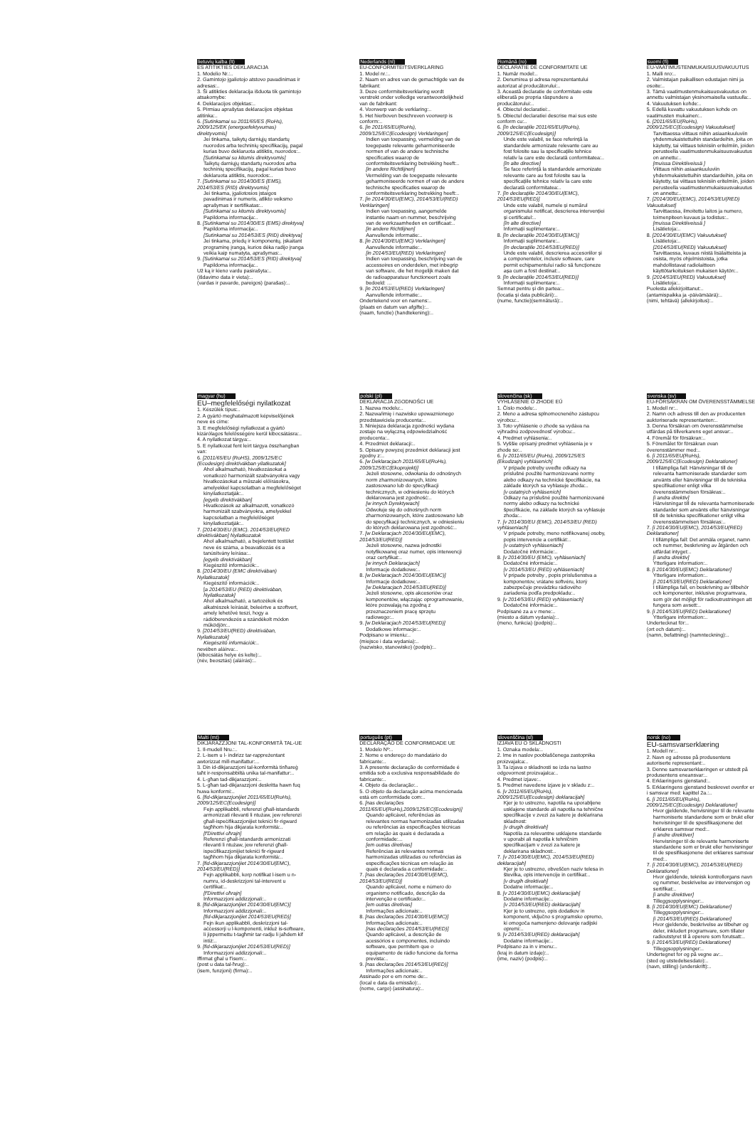lietuvių kalba (lt)
ES ATITIKTIES DEKLARACIJA
1. Modelio Nr.:..
2. Gamintojo įgaliotojo atstovo pavadinimas ir adresas:..
3. Ši atitikties deklaracija išduota tik gamintojo atsakomybe:
4. Deklaracijos objektas:..
5. Pirmiau aprašytas deklaracijos objektas atitinka:..
6. [Sutinkamai su 2011/65/ES (RoHs), 2009/125/EK (energoefektyvumas) direktyvomis]
Jei tinkama, taikytų darniųjų standartų nuorodos arba techninių specifikacijų, pagal kurias buvo deklaruota atitiktis, nuorodos:..
[Sutinkamai su kitomis direktyvomis]
Taikytų darniųjų standartų nuorodos arba techninių specifikacijų, pagal kurias buvo deklaruota atitiktis, nuorodos:..
7. [Sutinkamai su 2014/30/ES (EMS), 2014/53/ES (RID) direktyvomis]
Jei tinkama, įgaliotosios įstaigos pavadinimas ir numeris, atlikto veiksmo aprašymas ir sertifikatas:..
[Sutinkamai su kitomis direktyvomis]
Papildoma informacija:..
8. [Sutinkamai su 2014/30/ES (EMS) direktyva]
Papildoma informacija:..
[Sutinkamai su 2014/53/ES (RID) direktyva]
Jei tinkama, priedų ir komponentų, įskaitant programinę įrangą, kurios dėka radijo įranga veikia kaip numatyta, aprašymas:..
9. [Sutinkamai su 2014/53/ES (RID) direktyva]
Papildoma informacija:..
Už ką ir kieno vardu pasirašyta:..
(išdavimo data ir vieta):..
(vardas ir pavarde, pareigos) (parašas):..
Nederlands (nl)
EU-CONFORMITEITSVERKLARING
1. Model nr.:..
2. Naam en adres van de gemachtigde van de fabrikant:
3. Deze conformiteitsverklaring wordt verstrekt onder volledige verantwoordelijkheid van de fabrikant:
4. Voorwerp van de verklaring:..
5. Het hierboven beschreven voorwerp is conform:..
6. [in 2011/65/EU(RoHs), 2009/125/EC(Ecodesign) Verklaringen]
Indien van toepassing, vermelding van de toegepaste relevante geharmoniseerde normen of van de andere technische specificaties waarop de conformiteitsverklaring betrekking heeft:..
[in andere Richtlijnen]
Vermelding van de toegepaste relevante geharmoniseerde normen of van de andere technische specificaties waarop de conformiteitsverklaring betrekking heeft:..
7. [in 2014/30/EU(EMC), 2014/53/EU(RED) Verklaringen]
Indien van toepassing, aangemelde instantie naam en nummer, beschrijving van de werkzaamheden en certificaat:..
[in andere Richtlijnen]
Aanvullende informatie:..
8. [in 2014/30/EU(EMC) Verklaringen]
Aanvullende informatie:..
[in 2014/53/EU(RED) Verklaringen]
Indien van toepassing, beschrijving van de accessoires en onderdelen, met inbegrip van software, die het mogelijk maken dat de radioapparatuur functioneert zoals bedoeld: …
9. [in 2014/53/EU(RED) Verklaringen]
Aanvullende informatie:..
Ondertekend voor en namens:..
(plaats en datum van afgifte):..
(naam, functie) (handtekening):..
Română (ro)
DECLARATIE DE CONFORMITATE UE
1. Număr model:..
2. Denumirea și adresa reprezentantului autorizat al producătorului:..
3. Această declaratie de conformitate este eliberată pe propria răspundere a producătorului:..
4. Obiectul declaratiei:..
5. Obiectul declaratiei descrise mai sus este conform cu:..
6. [în declarațiile 2011/65/EU(RoHs), 2009/125/EC(Ecodesign)]
Unde este valabil, se face referință la standardele armonizate relevante care au fost folosite sau la specificațiile tehnice relativ la care este declarată conformitatea:..
[în alte directive]
Se face referință la standardele armonizate relevante care au fost folosite sau la specificațiile tehnice relativ la care este declarată conformitatea:..
7. [în declarațiile 2014/30/EU(EMC), 2014/53/EU(RED)]
Unde este valabil, numele și numărul organismului notificat, descrierea intervenției și certificatul:..
[în alte directive]
Informații suplimentare:..
8. [în declarațiile 2014/30/EU(EMC)]
Informații suplimentare:..
[în declarațiile 2014/53/EU(RED)]
Unde este valabil, descrierea accesoriilor și a componentelor, inclusiv software, care permit echipamentului radio să funcționeze așa cum a fost destinat:..
9. [în declarațiile 2014/53/EU(RED)]
Informații suplimentare:..
Semnat pentru și din partea:..
(locatia și data publicării):..
(nume, functie)(semnătură):..
suomi (fi)
EU-VAATIMUSTENMUKAISUUSVAKUUTUS
1. Malli nro:..
2. Valmistajan paikallisen edustajan nimi ja osoite:..
3. Tämä vaatimustenmukaisuusvakuutus on annettu valmistajan yksinomaisella vastuulla:..
4. Vakuutuksen kohde:..
5. Edellä kuvattu vakuutuksen kohde on vaatimusten mukainen:..
6. [2011/65/EU(RoHs), 2009/125/EC(Ecodesign) Vakuutukset]
Tarvittaessa viittaus niihin asiaankuuluviin yhdenmukaistettuihin standardeihin, joita on käytetty, tai viittaus teknisiin eritelmiin, joiden perusteella vaatimustenmukaisuusvakuutus on annettu:..
[muissa Direktiiveissä ]
Viittaus niihin asiaankuuluviin yhdenmukaistettuihin standardeihin, joita on käytetty, tai viittaus teknisiin eritelmiin, joiden perusteella vaatimustenmukaisuusvakuutus on annettu:..
7. [2014/30/EU(EMC), 2014/53/EU(RED) Vakuutukset]
Tarvittaessa, ilmoitettu laitos ja numero, toimenpiteen kuvaus ja todistus:..
[muissa Direktiiveissä ]
Lisätietoja:..
8. [2014/30/EU(EMC) Vakuutukset]
Lisätietoja:..
[2014/53/EU(RED) Vakuutukset]
Tarvittaessa, kuvaus niistä lisälaitteista ja osista, myös ohjelmistoista, jotka mahdollistavat radiolaitteen käyttötarkoituksen mukaisen käytön:..
9. [2014/53/EU(RED) Vakuutukset]
Lisätietoja:..
Puolesta allekirjoittanut:..
(antamispaikka ja -päivämäärä):..
(nimi, tehtävä) (allekirjoitus):..
magyar (hu)
EU–megfelelőségi nyilatkozat
1. Készülék típus:..
2. A gyártó meghatalmazott képviselőjének neve és címe:
3. E megfelelőségi nyilatkozat a gyártó kizárólagos felelősségére kerül kibocsátásra:..
4. A nyilatkozat tárgya:..
5. E nyilatkozat fent leírt tárgya összhangban van:
6. [2011/65/EU (RoHS), 2009/125/EC (Ecodesign) direktívákban yilatkozatok]
Ahol alkalmazható, hivatkozásokat a vonatkozó harmonizált szabványokra vagy hivatkozásokat a műszaki előírásokra, amelyekkel kapcsolatban a megfelelőséget kinyilatkoztatják:..
[egyéb direktívákban]
Hivatkozások az alkalmazott, vonatkozó harmonizált szabványokra, amelyekkel kapcsolatban a megfelelőséget kinyilatkoztatják:..
7. [2014/30/EU (EMC). 2014/53/EU(RED direktívákban] Nyilatkozatok
Ahol alkalmazható, a bejelentett testület neve és száma, a beavatkozás és a tanúsítvány leírása:..
[egyéb direktívákban]
Kiegészítő információk:..
8. [2014/30/EU (EMC direktívában) Nyilatkozatok]
Kiegészítő információk:..
[a 2014/53/EU (RED) direktívában, Nyilatkozatok]
Ahol alkalmazható, a tartozékok és alkatrészek leírását, beleértve a szoftvert, amely lehetővé teszi, hogy a rádióberendezés a szándékolt módon működjön:..
9. [2014/53/EU(RED) direktívában, Nyilatkozatok]
Kiegészítő információk:..
nevében aláírva:..
(kibocsátás helye és kelte):..
(név, beosztás) (aláírás):..
polski (pl)
DEKLARACJA ZGODNOŚCI UE
1. Nazwa modelu:..
2. Nazwa/imię i nazwisko upowaznionego przedstawiciela producenta:..
3. Niniejsza deklaracja zgodności wydana zostaje na wyłączną odpowiedzialność producenta:..
4. Przedmiot deklaracji:..
5. Opisany powyzej przedmiot deklaracji jest zgodny z:..
6. [w Deklaracjach 2011/65/EU(RoHs), 2009/125/EC(Ekoprojekt)]
Jeżeli stosowne, odwołania do odnośnych norm zharmonizowanych, które zastosowano lub do specyfikacji technicznych, w odniesieniu do których deklarowana jest zgodność:..
[w innych Dyrektywach]
Odwołuje się do odnośnych norm zharmonizowanych, które zastosowano lub do specyfikacji technicznych, w odniesieniu do których deklarowana jest zgodność:..
7. [w Deklaracjach 2014/30/EU(EMC), 2014/53/EU(RED)]
Jeżeli stosowne, nazwa jednostki notyfikowanej oraz numer, opis interwencji oraz certyfikat:..
[w innych Deklaracjach]
Informacje dodatkowe:..
8. [w Deklaracjach 2014/30/EU(EMC)]
Informacje dodatkowe:..
[w Deklaracjach 2014/53/EU(RED)]
Jeżeli stosowne, opis akcesoriów oraz komponentów, włączając oprogramowanie, które pozwalają na zgodną z przeznaczeniem pracę sprzętu radiowego:..
9. [w Deklaracjach 2014/53/EU(RED)]
Dodatkowe informacje:..
Podpisano w imieniu:..
(miejsce i data wydania):..
(nazwisko, stanowisko) (podpis):..
slovenčina (sk)
VYHLÁSENIE O ZHODE EÚ
1. Číslo modelu:..
2. Meno a adresa splnomocneného zástupcu výrobcu:..
3. Toto vyhlásenie o zhode sa vydáva na výhradnú zodpovednosť výrobcu:..
4. Predmet vyhlásenia:..
5. Vyššie opísaný predmet vyhlásenia je v zhode so:..
6. [v 2011/65/EU (RoHs), 2009/125/ES (Ekodizajn) vyhláseních]
V prípade potreby uveďte odkazy na príslušné použité harmonizované normy alebo odkazy na technické špecifikácie, na základe ktorých sa vyhlasuje zhoda:..
[v ostatných vyhláseních]
Odkazy na príslušné použité harmonizované normy alebo odkazy na technické špecifikácie, na základe ktorých sa vyhlasuje zhoda:..
7. [v 2014/30/EU (EMC), 2014/53/EU (RED) vyhláseniach]
V prípade potreby, meno notifikovanej osoby, popis intervencie a certifikát:..
[v ostatných vyhláseniach]
Dodatočné informácie:..
8. [v 2014/30/EU (EMC), vyhláseniach]
Dodatočné informácie:..
[v 2014/53/EU (RED) vyhláseniach]
V prípade potreby , popis príslušenstva a komponentov, vrátane softvéru, ktorý zabezpečuje prevádzku rádiového zariadenia podľa predpokladu:..
9. [v 2014/53/EU (RED) vyhláseniach]
Dodatočné informácie:..
Podpísané za a v mene:..
(miesto a dátum vydania):..
(meno, funkcia) (podpis):..
svenska (sv)
EU-FÖRSÄKRAN OM ÖVERENSSTÄMMELSE
1. Modell nr:..
2. Namn och adress till den av producenten auktoriserade representanten:..
3. Denna försäkran om överensstämmelse utfärdas på tillverkarens eget ansvar:..
4. Föremål för försäkran:..
5. Föremålet för försäkran ovan överensstämmer med:..
6. [i 2011/65/EU(RoHs), 2009/125/EC(Ecodesign) Deklarationer]
I tillämpliga fall: Hänvisningar till de relevanta harmoniserade standarder som använts eller hänvisningar till de tekniska specifikationer enligt vilka överensstämmelsen försäkras:..
[i andra direktiv]
Hänvisningar till de relevanta harmoniserade standarder som använts eller hänvisningar till de tekniska specifikationer enligt vilka överensstämmelsen försäkras:..
7. [i 2014/30/EU(EMC), 2014/53/EU(RED) Deklarationer]
I tillämpliga fall: Det anmäla organet, namn och nummer, beskrivning av åtgärden och utfärdat intyget:..
[i andra direktiv]
Ytterligare information:..
8. [i 2014/30/EU(EMC) Deklarationer]
Ytterligare information:..
[i 2014/53/EU(RED) Deklarationer]
I tillämpliga fall, en beskrivning av tillbehör och komponenter, inklusive programvara, som gör det möjligt för radioutrustningen att fungera som avsett:..
9. [i 2014/53/EU(RED) Deklarationer]
Ytterligare information:..
Undertecknat för:..
(ort och datum):..
(namn, befattning) (namnteckning):..
Malti (mt)
DIKJARAZZJONI TAL-KONFORMITÀ TAL-UE
1. Il-mudell Nru.:..
2. L-isem u l- indirizz tar-rappreżentant awtorizzat mill-manifattur:...
3. Din id-dikjarazzjoni tal-konformità tinħareġ taħt ir-responsabbiltà unika tal-manifattur:..
4. L-għan tad-dikjarazzjoni:..
5. L-għan tad-dikjarazzjoni deskritta hawn fuq huwa konformi:..
6. [fid-dikjarazzjonijiet 2011/65/EU(RoHs), 2009/125/EC(Ecodesign)]
Fejn applikabbli, referenzi għall-istandards armonizzati rilevanti li ntużaw, jew referenzi għall-ispeċifikazzjonijiet tekniċi fir-rigward tagħhom hija dikjarata konformità:..
[f'Direttivi oħrajn]
Referenzi għall-istandards armonizzati rilevanti li ntużaw, jew referenzi għall-ispeċifikazzjonijiet tekniċi fir-rigward tagħhom hija dikjarata konformità:..
7. [fid-dikjarazzjonijiet 2014/30/EU(EMC), 2014/53/EU(RED)]
Fejn applikabbli, korp notifikat l-isem u n-numru, id-deskrizzjoni tal-intervent u ċertifikat:..
[f'Direttivi oħrajn]
Informazzjoni addizzjonali:..
8. [fid-dikjarazzjonijiet 2014/30/EU(EMC)]
Informazzjoni addizzjonali:..
[fid-dikjarazzjonijiet 2014/53/EU(RED)]
Fejn ikun applikabbli, deskrizzjoni tal-aċċessorji u l-komponenti, inkluż is-software, li jippermettu t-tagħmir tar-radju li jaħdem kif intiż:..
9. [fid-dikjarazzjonijiet 2014/53/EU(RED)]
Informazzjoni addizzjonali:..
Iffirmat għal u f'isem:..
(post u data tal-ħrug):..
(isem, funzjoni) (firma):..
português (pt)
DECLARAÇÃO DE CONFORMIDADE UE
1. Modelo Nº:..
2. Nome e endereço do mandatário do fabricante:..
3. A presente declaração de conformidade é emitida sob a exclusiva responsabilidade do fabricante:..
4. Objeto da declaração:..
5. O objeto da declaração acima mencionada está em conformidade com:..
6. [nas declarações 2011/65/EU(RoHs),2009/125/EC(Ecodesign)]
Quando aplicável, referências às relevantes normas harmonizadas utilizadas ou referências às especificações técnicas em relação às quais é declarada a conformidade:...
[em outras diretivas]
Referências às relevantes normas harmonizadas utilizadas ou referências às especificações técnicas em relação às quais é declarada a conformidade:..
7. [nas declarações 2014/30/EU(EMC), 2014/53/EU(RED)]
Quando aplicável, nome e número do organismo notificado, descrição da intervenção e certificado:..
[em outras diretivas]
Informações adicionais:..
8. [nas declarações 2014/30/EU(EMC)]
Informações adicionais:..
[nas declarações 2014/53/EU(RED)]
Quando aplicável, a descrição de acessórios e componentes, incluindo software, que permitem que o equipamento de rádio funcione da forma prevista:..
9. [nas declarações 2014/53/EU(RED)]
Informações adicionais:..
Assinado por e em nome de:..
(local e data da emissão):..
(nome, cargo) (assinatura):..
slovenščina (sl)
IZJAVA EU O SKLADNOSTI
1. Oznaka modela:..
2. Ime in naslov pooblaščenega zastopnika proizvajalca:..
3. Ta izjava o skladnosti se izda na lastno odgovornost proizvajalca:..
4. Predmet izjave:..
5. Predmet navedene izjave je v skladu z:..
6. [v 2011/65/EU(RoHs), 2009/125/EU(Ecodesign) deklaracijah]
Kjer je to ustrezno, napotila na uporabljene usklajene standarde ali napotila na tehnične specifikacije v zvezi za katere je deklarirana skladnost:
[v drugih direktivah]
Napotila za relevantne usklajene standarde v uporabi ali napotila k tehničnim specifikacijam v zvezi za katere je deklarirana skladnost:..
7. [v 2014/30/EU(EMC), 2014/53/EU(RED) deklaracijah]
Kjer je to ustrezno, obveščen naziv telesa in številka, opis intervencije in certifikat:..
[v drugih direktivah]
Dodatne informacije:..
8. [v 2014/30/EU(EMC) deklaracijah]
Dodatne informacije:..
[v 2014/53/EU(RED) deklaracijah]
Kjer je to ustrezno, opis dodatkov in komponent, vključno s programsko opremo, ki omogoča namenjeno delovanje radijski opremi:..
9. [v 2014/53/EU(RED) deklaracijah]
Dodatne informacije:..
Podpisano za in v imenu:..
(kraj in datum izdaje):..
(ime, naziv) (podpis):..
norsk (no)
EU-samsvarserklæring
1. Modell nr:..
2. Navn og adresse på produsentens autoriserte representant:..
3. Denne samsvarserklæringen er utstedt på produsentens eneansvar:..
4. Erklæringens gjenstand:..
5. Erklæringens gjenstand beskrevet ovenfor er i samsvar med: kapittel 2a.:..
6. [i 2011/65/EU(RoHs), 2009/125/EC(Ecodesign) Deklarationer]
Hvor gjeldende, henvisninger til de relevante harmoniserte standardene som er brukt eller henvisninger til de spesifikasjonene det erklæres samsvar med:..
[i andre direktiver]
Henvisninger til de relevante harmoniserte standardene som er brukt eller henvisninger til de spesifikasjonene det erklæres samsvar med:..
7. [i 2014/30/EU(EMC), 2014/53/EU(RED) Deklarationer]
Hvor gjeldende, teknisk kontrollorgans navn og nummer, beskrivelse av intervensjon og sertifikat:..
[i andre direktiver]
Tilleggsopplysninger:..
8. [i 2014/30/EU(EMC) Deklarationer]
Tilleggsopplysninger:..
[i 2014/53/EU(RED) Deklarationer]
Hvor gjeldende, beskrivelse av tilbehør og deler, inkludert programvare, som tillater radioutstyret til å operere som forutsatt:..
9. [i 2014/53/EU(RED) Deklarationer]
Tilleggsopplysninger:..
Undertegnet for og på vegne av:..
(sted og utstedelsesdato):..
(navn, stilling) (underskrift):..